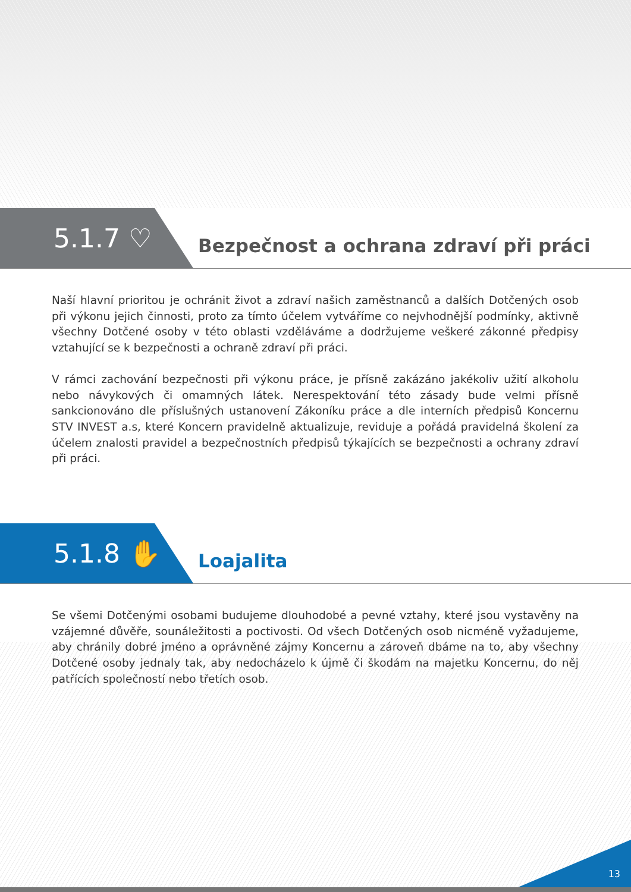5.1.7 ♡
Bezpečnost a ochrana zdraví při práci
Naší hlavní prioritou je ochránit život a zdraví našich zaměstnanců a dalších Dotčených osob při výkonu jejich činnosti, proto za tímto účelem vytváříme co nejvhodnější podmínky, aktivně všechny Dotčené osoby v této oblasti vzděláváme a dodržujeme veškeré zákonné předpisy vztahující se k bezpečnosti a ochraně zdraví při práci.
V rámci zachování bezpečnosti při výkonu práce, je přísně zakázáno jakékoliv užití alkoholu nebo návykových či omamných látek. Nerespektování této zásady bude velmi přísně sankcionováno dle příslušných ustanovení Zákoníku práce a dle interních předpisů Koncernu STV INVEST a.s, které Koncern pravidelně aktualizuje, reviduje a pořádá pravidelná školení za účelem znalosti pravidel a bezpečnostních předpisů týkajících se bezpečnosti a ochrany zdraví při práci.
5.1.8 ✋
Loajalita
Se všemi Dotčenými osobami budujeme dlouhodobé a pevné vztahy, které jsou vystavěny na vzájemné důvěře, sounáležitosti a poctivosti. Od všech Dotčených osob nicméně vyžadujeme, aby chránily dobré jméno a oprávněné zájmy Koncernu a zároveň dbáme na to, aby všechny Dotčené osoby jednaly tak, aby nedocházelo k újmě či škodám na majetku Koncernu, do něj patřících společností nebo třetích osob.
13